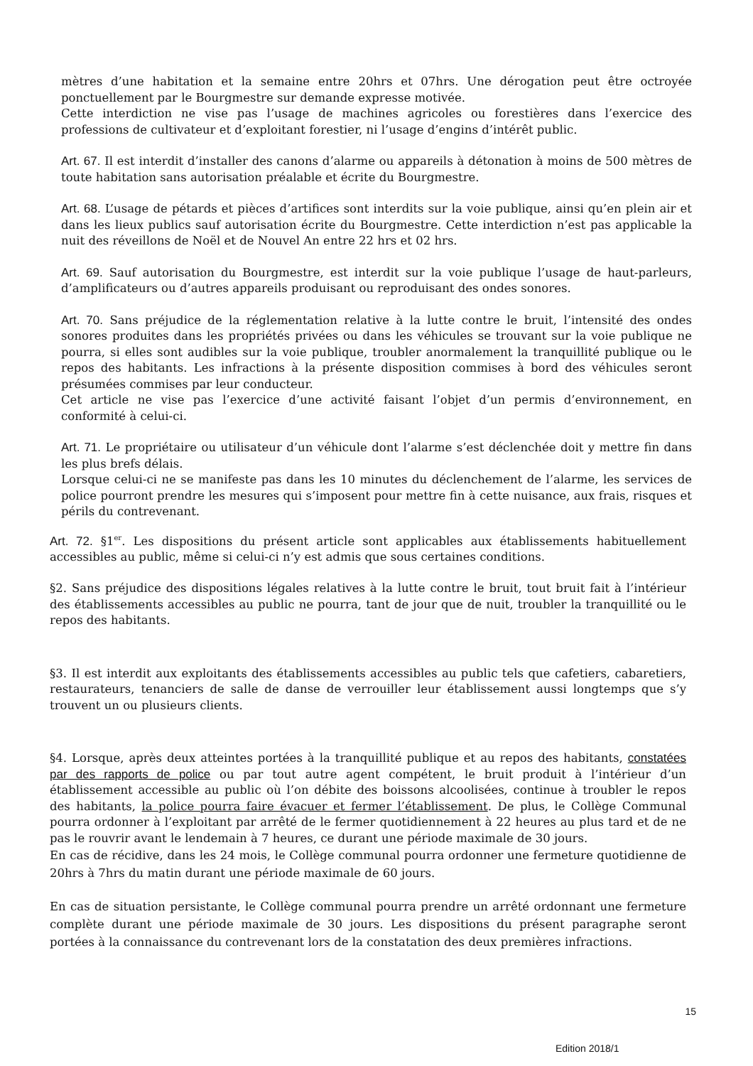mètres d’une habitation et la semaine entre 20hrs et 07hrs. Une dérogation peut être octroyée ponctuellement par le Bourgmestre sur demande expresse motivée.
Cette interdiction ne vise pas l’usage de machines agricoles ou forestières dans l’exercice des professions de cultivateur et d’exploitant forestier, ni l’usage d’engins d’intérêt public.
Art. 67. Il est interdit d’installer des canons d’alarme ou appareils à détonation à moins de 500 mètres de toute habitation sans autorisation préalable et écrite du Bourgmestre.
Art. 68. L’usage de pétards et pièces d’artifices sont interdits sur la voie publique, ainsi qu’en plein air et dans les lieux publics sauf autorisation écrite du Bourgmestre. Cette interdiction n’est pas applicable la nuit des réveillons de Noël et de Nouvel An entre 22 hrs et 02 hrs.
Art. 69. Sauf autorisation du Bourgmestre, est interdit sur la voie publique l’usage de haut-parleurs, d’amplificateurs ou d’autres appareils produisant ou reproduisant des ondes sonores.
Art. 70. Sans préjudice de la réglementation relative à la lutte contre le bruit, l’intensité des ondes sonores produites dans les propriétés privées ou dans les véhicules se trouvant sur la voie publique ne pourra, si elles sont audibles sur la voie publique, troubler anormalement la tranquillité publique ou le repos des habitants. Les infractions à la présente disposition commises à bord des véhicules seront présumées commises par leur conducteur.
Cet article ne vise pas l’exercice d’une activité faisant l’objet d’un permis d’environnement, en conformité à celui-ci.
Art. 71. Le propriétaire ou utilisateur d’un véhicule dont l’alarme s’est déclenchée doit y mettre fin dans les plus brefs délais.
Lorsque celui-ci ne se manifeste pas dans les 10 minutes du déclenchement de l’alarme, les services de police pourront prendre les mesures qui s’imposent pour mettre fin à cette nuisance, aux frais, risques et périls du contrevenant.
Art. 72. §1<sup>er</sup>. Les dispositions du présent article sont applicables aux établissements habituellement accessibles au public, même si celui-ci n’y est admis que sous certaines conditions.
§2. Sans préjudice des dispositions légales relatives à la lutte contre le bruit, tout bruit fait à l’intérieur des établissements accessibles au public ne pourra, tant de jour que de nuit, troubler la tranquillité ou le repos des habitants.
§3. Il est interdit aux exploitants des établissements accessibles au public tels que cafetiers, cabaretiers, restaurateurs, tenanciers de salle de danse de verrouiller leur établissement aussi longtemps que s’y trouvent un ou plusieurs clients.
§4. Lorsque, après deux atteintes portées à la tranquillité publique et au repos des habitants, constatées par des rapports de police ou par tout autre agent compétent, le bruit produit à l’intérieur d’un établissement accessible au public où l’on débite des boissons alcoolisées, continue à troubler le repos des habitants, la police pourra faire évacuer et fermer l’établissement. De plus, le Collège Communal pourra ordonner à l’exploitant par arrêté de le fermer quotidiennement à 22 heures au plus tard et de ne pas le rouvrir avant le lendemain à 7 heures, ce durant une période maximale de 30 jours.
En cas de récidive, dans les 24 mois, le Collège communal pourra ordonner une fermeture quotidienne de 20hrs à 7hrs du matin durant une période maximale de 60 jours.
En cas de situation persistante, le Collège communal pourra prendre un arrêté ordonnant une fermeture complète durant une période maximale de 30 jours. Les dispositions du présent paragraphe seront portées à la connaissance du contrevenant lors de la constatation des deux premières infractions.
15
Edition 2018/1